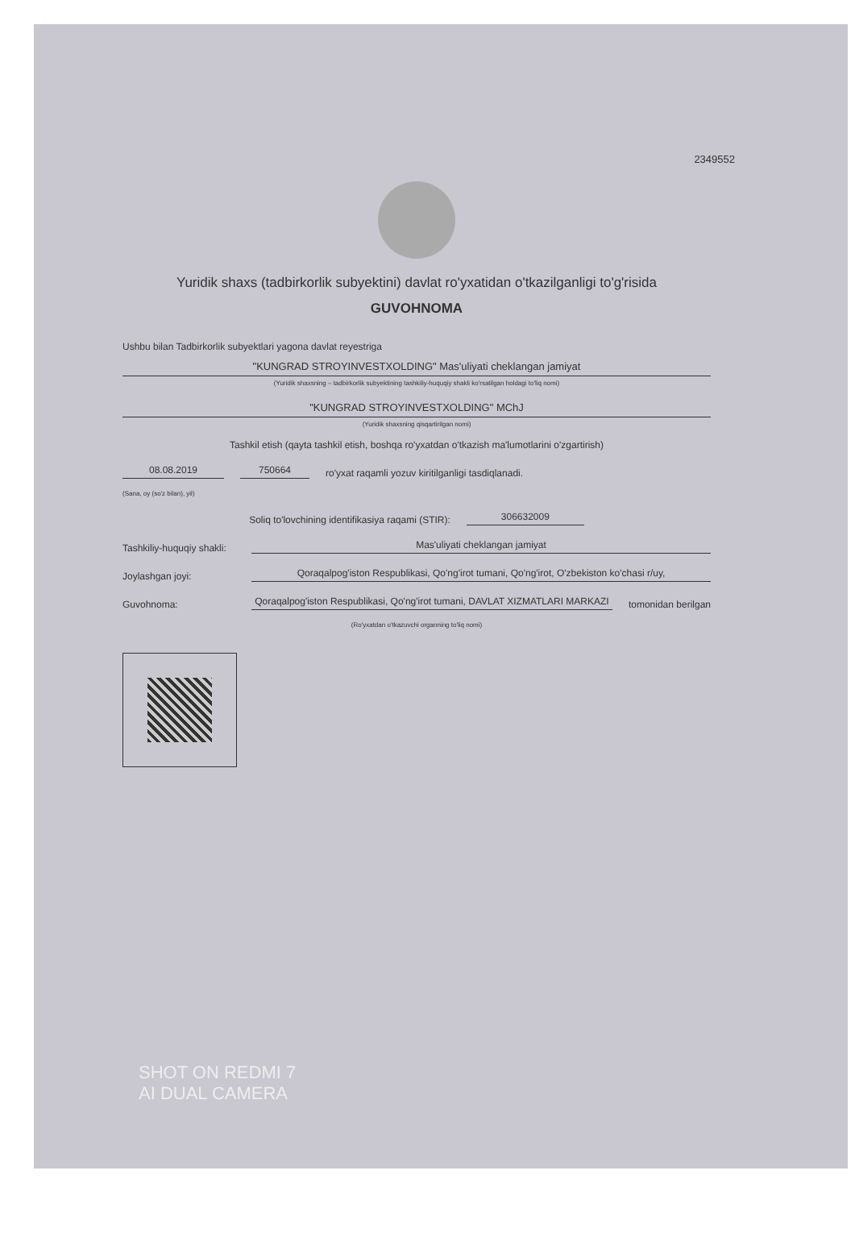2349552
Yuridik shaxs (tadbirkorlik subyektini) davlat ro'yxatidan o'tkazilganligi to'g'risida
GUVOHNOMA
Ushbu bilan Tadbirkorlik subyektlari yagona davlat reyestriga
"KUNGRAD STROYINVESTXOLDING" Mas'uliyati cheklangan jamiyat
(Yuridik shaxsning – tadbirkorlik subyektining tashkiliy-huquqiy shakli ko'rsatilgan holdagi to'liq nomi)
"KUNGRAD STROYINVESTXOLDING" MChJ
(Yuridik shaxsning qisqartirilgan nomi)
Tashkil etish (qayta tashkil etish, boshqa ro'yxatdan o'tkazish ma'lumotlarini o'zgartirish)
08.08.2019 750664 ro'yxat raqamli yozuv kiritilganligi tasdiqlanadi.
(Sana, oy (so'z bilan), yil)
Soliq to'lovchining identifikasiya raqami (STIR): 306632009
Tashkiliy-huquqiy shakli: Mas'uliyati cheklangan jamiyat
Joylashgan joyi: Qoraqalpog'iston Respublikasi, Qo'ng'irot tumani, Qo'ng'irot, O'zbekiston ko'chasi r/uy,
Guvohnoma: Qoraqalpog'iston Respublikasi, Qo'ng'irot tumani, DAVLAT XIZMATLARI MARKAZI tomonidan berilgan
(Ro'yxatdan o'tkazuvchi organning to'liq nomi)
SHOT ON REDMI 7
AI DUAL CAMERA